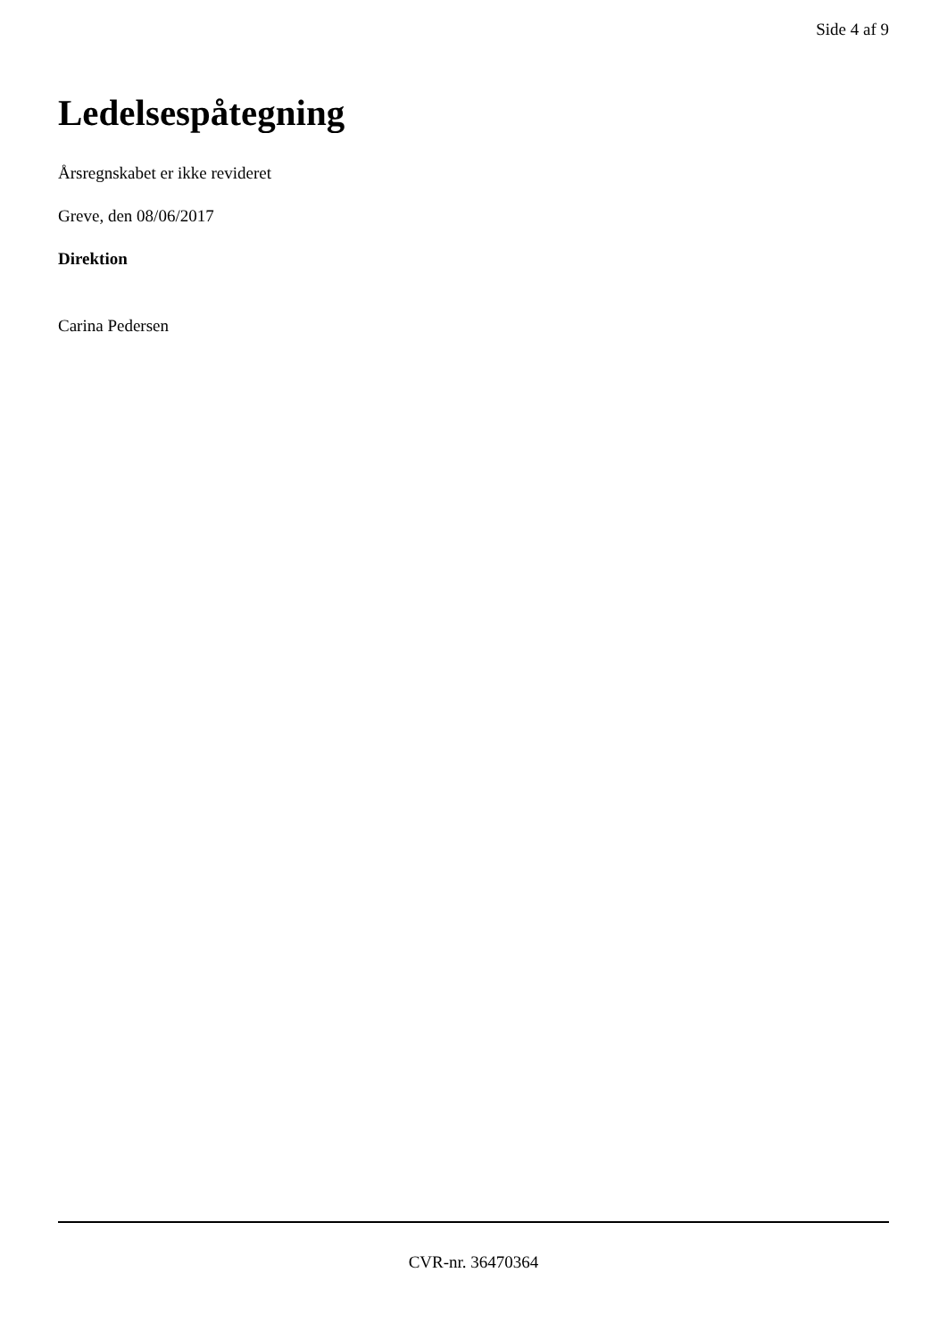Side 4 af 9
Ledelsespåtegning
Årsregnskabet er ikke revideret
Greve, den 08/06/2017
Direktion
Carina Pedersen
CVR-nr. 36470364